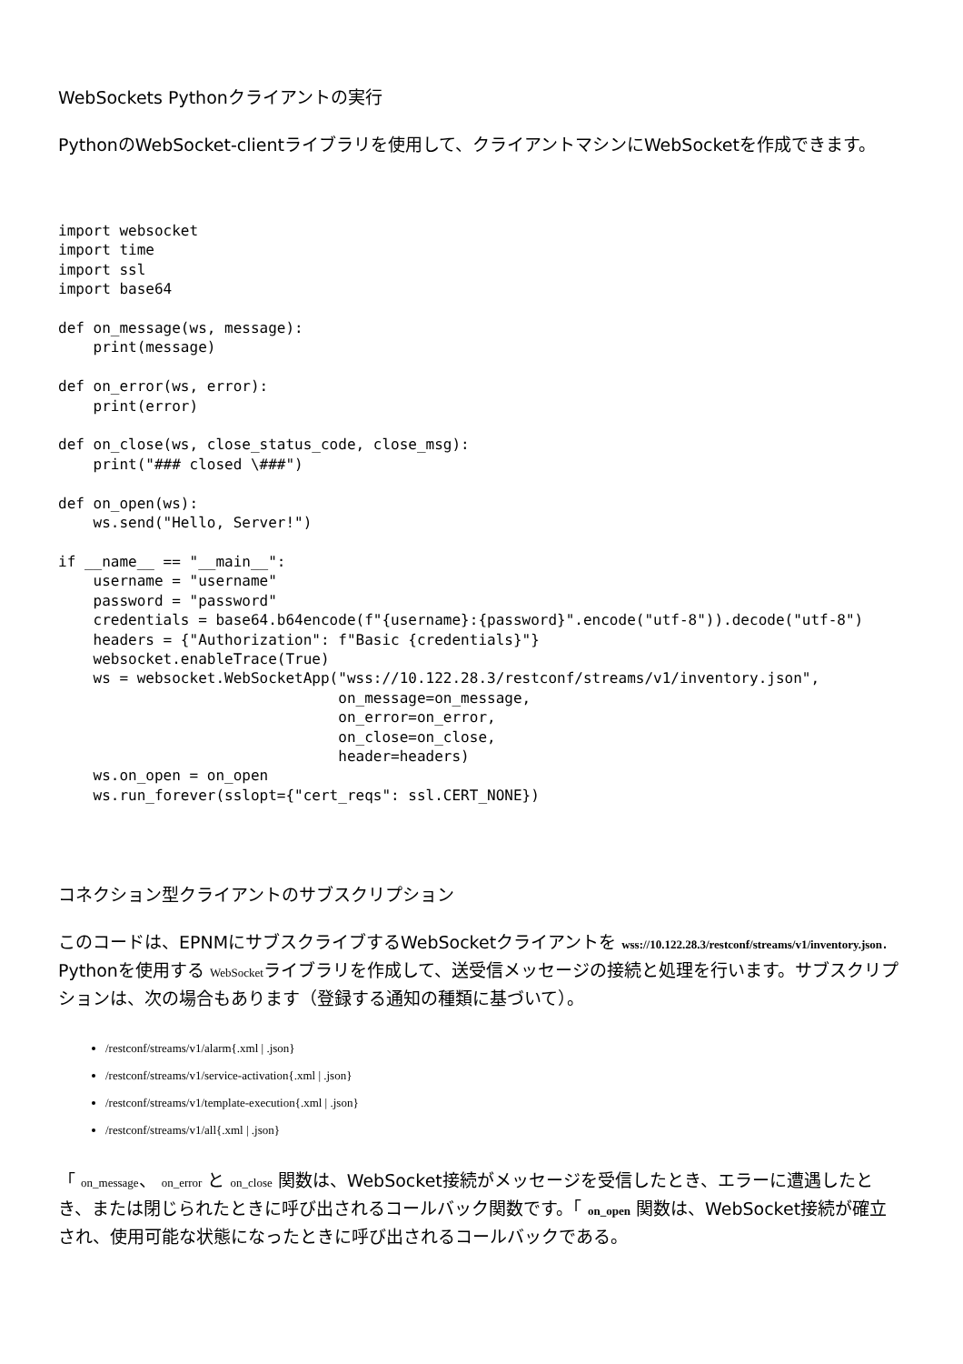WebSockets Pythonクライアントの実行
PythonのWebSocket-clientライブラリを使用して、クライアントマシンにWebSocketを作成できます。
import websocket
import time
import ssl
import base64

def on_message(ws, message):
    print(message)

def on_error(ws, error):
    print(error)

def on_close(ws, close_status_code, close_msg):
    print("### closed \###")

def on_open(ws):
    ws.send("Hello, Server!")

if __name__ == "__main__":
    username = "username"
    password = "password"
    credentials = base64.b64encode(f"{username}:{password}".encode("utf-8")).decode("utf-8")
    headers = {"Authorization": f"Basic {credentials}"}
    websocket.enableTrace(True)
    ws = websocket.WebSocketApp("wss://10.122.28.3/restconf/streams/v1/inventory.json",
                                on_message=on_message,
                                on_error=on_error,
                                on_close=on_close,
                                header=headers)
    ws.on_open = on_open
    ws.run_forever(sslopt={"cert_reqs": ssl.CERT_NONE})
コネクション型クライアントのサブスクリプション
このコードは、EPNMにサブスクライブするWebSocketクライアントを wss://10.122.28.3/restconf/streams/v1/inventory.json. Pythonを使用する WebSocketライブラリを作成して、送受信メッセージの接続と処理を行います。サブスクリプションは、次の場合もあります（登録する通知の種類に基づいて）。
/restconf/streams/v1/alarm{.xml | .json}
/restconf/streams/v1/service-activation{.xml | .json}
/restconf/streams/v1/template-execution{.xml | .json}
/restconf/streams/v1/all{.xml | .json}
「 on_message、 on_error と on_close 関数は、WebSocket接続がメッセージを受信したとき、エラーに遭遇したとき、または閉じられたときに呼び出されるコールバック関数です。「 on_open 関数は、WebSocket接続が確立され、使用可能な状態になったときに呼び出されるコールバックである。